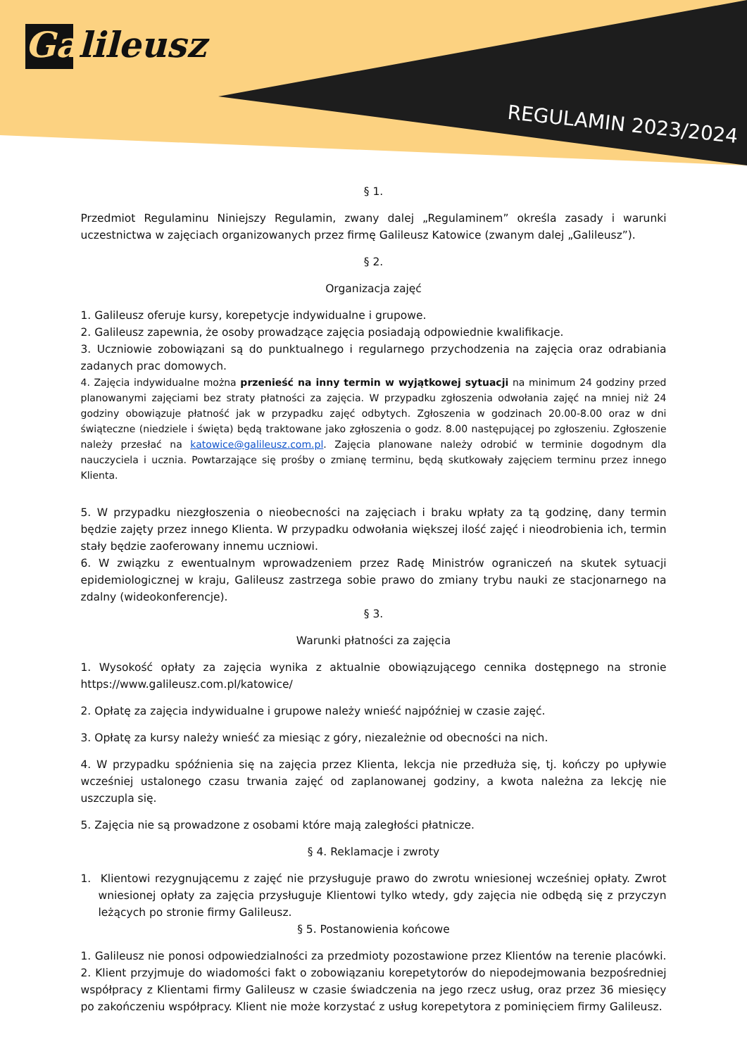Galileusz
REGULAMIN 2023/2024
§ 1.
Przedmiot Regulaminu Niniejszy Regulamin, zwany dalej „Regulaminem” określa zasady i warunki uczestnictwa w zajęciach organizowanych przez firmę Galileusz Katowice (zwanym dalej „Galileusz”).
§ 2.
Organizacja zajęć
1. Galileusz oferuje kursy, korepetycje indywidualne i grupowe.
2. Galileusz zapewnia, że osoby prowadzące zajęcia posiadają odpowiednie kwalifikacje.
3. Uczniowie zobowiązani są do punktualnego i regularnego przychodzenia na zajęcia oraz odrabiania zadanych prac domowych.
4. Zajęcia indywidualne można przenieść na inny termin w wyjątkowej sytuacji na minimum 24 godziny przed planowanymi zajęciami bez straty płatności za zajęcia. W przypadku zgłoszenia odwołania zajęć na mniej niż 24 godziny obowiązuje płatność jak w przypadku zajęć odbytych. Zgłoszenia w godzinach 20.00-8.00 oraz w dni świąteczne (niedziele i święta) będą traktowane jako zgłoszenia o godz. 8.00 następującej po zgłoszeniu. Zgłoszenie należy przesłać na katowice@galileusz.com.pl. Zajęcia planowane należy odrobić w terminie dogodnym dla nauczyciela i ucznia. Powtarzające się prośby o zmianę terminu, będą skutkowały zajęciem terminu przez innego Klienta.
5. W przypadku niezgłoszenia o nieobecności na zajęciach i braku wpłaty za tą godzinę, dany termin będzie zajęty przez innego Klienta. W przypadku odwołania większej ilość zajęć i nieodrobienia ich, termin stały będzie zaoferowany innemu uczniowi.
6. W związku z ewentualnym wprowadzeniem przez Radę Ministrów ograniczeń na skutek sytuacji epidemiologicznej w kraju, Galileusz zastrzega sobie prawo do zmiany trybu nauki ze stacjonarnego na zdalny (wideokonferencje).
§ 3.
Warunki płatności za zajęcia
1. Wysokość opłaty za zajęcia wynika z aktualnie obowiązującego cennika dostępnego na stronie https://www.galileusz.com.pl/katowice/
2. Opłatę za zajęcia indywidualne i grupowe należy wnieść najpóźniej w czasie zajęć.
3. Opłatę za kursy należy wnieść za miesiąc z góry, niezależnie od obecności na nich.
4. W przypadku spóźnienia się na zajęcia przez Klienta, lekcja nie przedłuża się, tj. kończy po upływie wcześniej ustalonego czasu trwania zajęć od zaplanowanej godziny, a kwota należna za lekcję nie uszczupla się.
5. Zajęcia nie są prowadzone z osobami które mają zaległości płatnicze.
§ 4. Reklamacje i zwroty
1. Klientowi rezygnującemu z zajęć nie przysługuje prawo do zwrotu wniesionej wcześniej opłaty. Zwrot wniesionej opłaty za zajęcia przysługuje Klientowi tylko wtedy, gdy zajęcia nie odbędą się z przyczyn leżących po stronie firmy Galileusz.
§ 5. Postanowienia końcowe
1. Galileusz nie ponosi odpowiedzialności za przedmioty pozostawione przez Klientów na terenie placówki. 2. Klient przyjmuje do wiadomości fakt o zobowiązaniu korepetytorów do niepodejmowania bezpośredniej współpracy z Klientami firmy Galileusz w czasie świadczenia na jego rzecz usług, oraz przez 36 miesięcy po zakończeniu współpracy. Klient nie może korzystać z usług korepetytora z pominięciem firmy Galileusz.